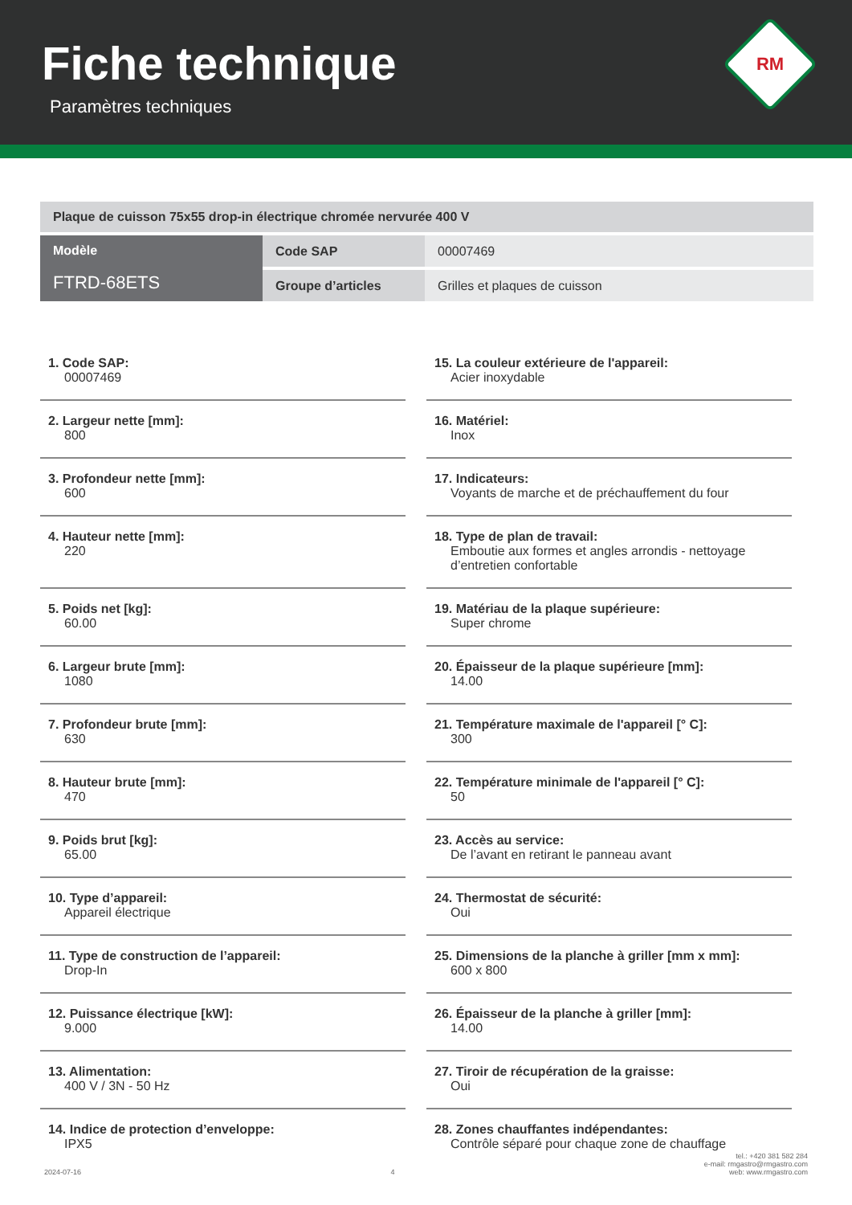Fiche technique
Paramètres techniques
RM
| Plaque de cuisson 75x55 drop-in électrique chromée nervurée 400 V | | |
| Modèle FTRD-68ETS | Code SAP | 00007469 |
| | Groupe d’articles | Grilles et plaques de cuisson |
1. Code SAP:
00007469
2. Largeur nette [mm]:
800
3. Profondeur nette [mm]:
600
4. Hauteur nette [mm]:
220
5. Poids net [kg]:
60.00
6. Largeur brute [mm]:
1080
7. Profondeur brute [mm]:
630
8. Hauteur brute [mm]:
470
9. Poids brut [kg]:
65.00
10. Type d’appareil:
Appareil électrique
11. Type de construction de l’appareil:
Drop-In
12. Puissance électrique [kW]:
9.000
13. Alimentation:
400 V / 3N - 50 Hz
14. Indice de protection d’enveloppe:
IPX5
15. La couleur extérieure de l'appareil:
Acier inoxydable
16. Matériel:
Inox
17. Indicateurs:
Voyants de marche et de préchauffement du four
18. Type de plan de travail:
Emboutie aux formes et angles arrondis - nettoyage d’entretien confortable
19. Matériau de la plaque supérieure:
Super chrome
20. Épaisseur de la plaque supérieure [mm]:
14.00
21. Température maximale de l'appareil [° C]:
300
22. Température minimale de l'appareil [° C]:
50
23. Accès au service:
De l’avant en retirant le panneau avant
24. Thermostat de sécurité:
Oui
25. Dimensions de la planche à griller [mm x mm]:
600 x 800
26. Épaisseur de la planche à griller [mm]:
14.00
27. Tiroir de récupération de la graisse:
Oui
28. Zones chauffantes indépendantes:
Contrôle séparé pour chaque zone de chauffage
2024-07-16
4
tel.: +420 381 582 284
e-mail: rmgastro@rmgastro.com
web: www.rmgastro.com